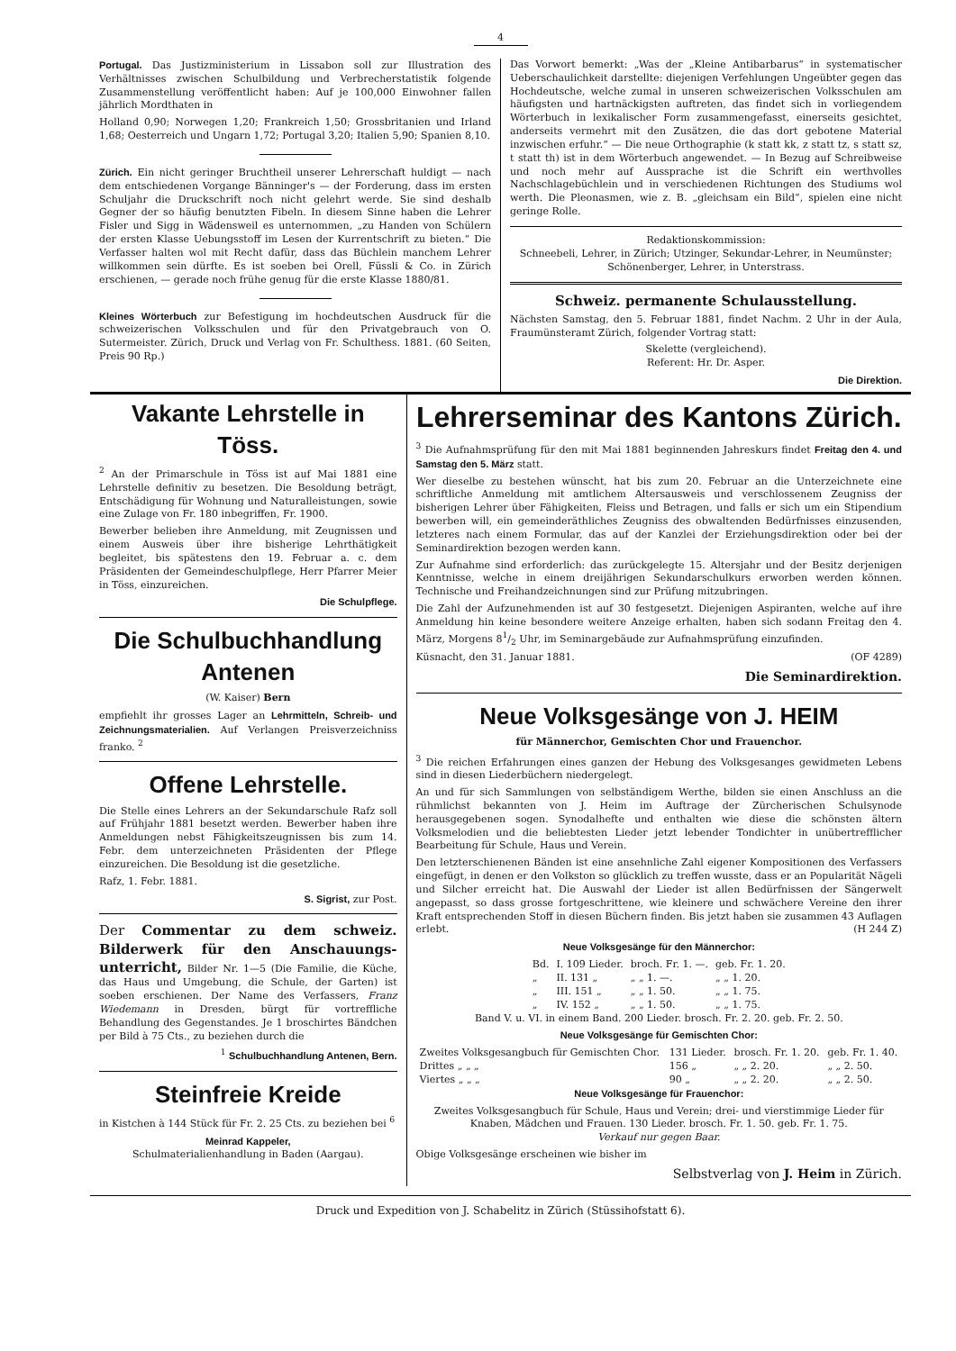4
Portugal. Das Justizministerium in Lissabon soll zur Illustration des Verhältnisses zwischen Schulbildung und Verbrecherstatistik folgende Zusammenstellung veröffentlicht haben: Auf je 100,000 Einwohner fallen jährlich Mordthaten in
Holland 0,90; Norwegen 1,20; Frankreich 1,50; Grossbritanien und Irland 1,68; Oesterreich und Ungarn 1,72; Portugal 3,20; Italien 5,90; Spanien 8,10.
Zürich. Ein nicht geringer Bruchtheil unserer Lehrerschaft huldigt — nach dem entschiedenen Vorgange Bänninger's — der Forderung, dass im ersten Schuljahr die Druckschrift noch nicht gelehrt werde. Sie sind deshalb Gegner der so häufig benutzten Fibeln. In diesem Sinne haben die Lehrer Fisler und Sigg in Wädensweil es unternommen, „zu Handen von Schülern der ersten Klasse Uebungsstoff im Lesen der Kurrentschrift zu bieten.“ Die Verfasser halten wol mit Recht dafür, dass das Büchlein manchem Lehrer willkommen sein dürfte. Es ist soeben bei Orell, Füssli & Co. in Zürich erschienen, — gerade noch frühe genug für die erste Klasse 1880/81.
Kleines Wörterbuch zur Befestigung im hochdeutschen Ausdruck für die schweizerischen Volksschulen und für den Privatgebrauch von O. Sutermeister. Zürich, Druck und Verlag von Fr. Schulthess. 1881. (60 Seiten, Preis 90 Rp.)
Das Vorwort bemerkt: „Was der „Kleine Antibarbarus“ in systematischer Ueberschaulichkeit darstellte: diejenigen Verfehlungen Ungeübter gegen das Hochdeutsche, welche zumal in unseren schweizerischen Volksschulen am häufigsten und hartnäckigsten auftreten, das findet sich in vorliegendem Wörterbuch in lexikalischer Form zusammengefasst, einerseits gesichtet, anderseits vermehrt mit den Zusätzen, die das dort gebotene Material inzwischen erfuhr.“ — Die neue Orthographie (k statt kk, z statt tz, s statt sz, t statt th) ist in dem Wörterbuch angewendet. — In Bezug auf Schreibweise und noch mehr auf Aussprache ist die Schrift ein werthvolles Nachschlagebüchlein und in verschiedenen Richtungen des Studiums wol werth. Die Pleonasmen, wie z. B. „gleichsam ein Bild“, spielen eine nicht geringe Rolle.
Redaktionskommission:
Schneebeli, Lehrer, in Zürich; Utzinger, Sekundar-Lehrer, in Neumünster; Schönenberger, Lehrer, in Unterstrass.
Schweiz. permanente Schulausstellung.
Nächsten Samstag, den 5. Februar 1881, findet Nachm. 2 Uhr in der Aula, Fraumünsteramt Zürich, folgender Vortrag statt:
Skelette (vergleichend).
Referent: Hr. Dr. Asper.
Die Direktion.
Vakante Lehrstelle in Töss.
<sup>2</sup> An der Primarschule in Töss ist auf Mai 1881 eine Lehrstelle definitiv zu besetzen. Die Besoldung beträgt, Entschädigung für Wohnung und Naturalleistungen, sowie eine Zulage von Fr. 180 inbegriffen, Fr. 1900.
Bewerber belieben ihre Anmeldung, mit Zeugnissen und einem Ausweis über ihre bisherige Lehrthätigkeit begleitet, bis spätestens den 19. Februar a. c. dem Präsidenten der Gemeindeschulpflege, Herr Pfarrer Meier in Töss, einzureichen.
Die Schulpflege.
Die Schulbuchhandlung Antenen
(W. Kaiser) Bern
empfiehlt ihr grosses Lager an Lehrmitteln, Schreib- und Zeichnungsmaterialien. Auf Verlangen Preisverzeichniss franko. <sup>2</sup>
Offene Lehrstelle.
Die Stelle eines Lehrers an der Sekundarschule Rafz soll auf Frühjahr 1881 besetzt werden. Bewerber haben ihre Anmeldungen nebst Fähigkeitszeugnissen bis zum 14. Febr. dem unterzeichneten Präsidenten der Pflege einzureichen. Die Besoldung ist die gesetzliche.
Rafz, 1. Febr. 1881.
S. Sigrist, zur Post.
Der Commentar zu dem schweiz. Bilderwerk für den Anschauungs-unterricht, Bilder Nr. 1—5 (Die Familie, die Küche, das Haus und Umgebung, die Schule, der Garten) ist soeben erschienen. Der Name des Verfassers, Franz Wiedemann in Dresden, bürgt für vortreffliche Behandlung des Gegenstandes. Je 1 broschirtes Bändchen per Bild à 75 Cts., zu beziehen durch die
<sup>1</sup> Schulbuchhandlung Antenen, Bern.
Steinfreie Kreide
in Kistchen à 144 Stück für Fr. 2. 25 Cts. zu beziehen bei <sup>6</sup>
Meinrad Kappeler,
Schulmaterialienhandlung in Baden (Aargau).
Lehrerseminar des Kantons Zürich.
<sup>3</sup> Die Aufnahmsprüfung für den mit Mai 1881 beginnenden Jahreskurs findet Freitag den 4. und Samstag den 5. März statt.
Wer dieselbe zu bestehen wünscht, hat bis zum 20. Februar an die Unterzeichnete eine schriftliche Anmeldung mit amtlichem Altersausweis und verschlossenem Zeugniss der bisherigen Lehrer über Fähigkeiten, Fleiss und Betragen, und falls er sich um ein Stipendium bewerben will, ein gemeinderäthliches Zeugniss des obwaltenden Bedürfnisses einzusenden, letzteres nach einem Formular, das auf der Kanzlei der Erziehungsdirektion oder bei der Seminardirektion bezogen werden kann.
Zur Aufnahme sind erforderlich: das zurückgelegte 15. Altersjahr und der Besitz derjenigen Kenntnisse, welche in einem dreijährigen Sekundarschulkurs erworben werden können. Technische und Freihandzeichnungen sind zur Prüfung mitzubringen.
Die Zahl der Aufzunehmenden ist auf 30 festgesetzt. Diejenigen Aspiranten, welche auf ihre Anmeldung hin keine besondere weitere Anzeige erhalten, haben sich sodann Freitag den 4. März, Morgens 81/2 Uhr, im Seminargebäude zur Aufnahmsprüfung einzufinden.
Küsnacht, den 31. Januar 1881. (OF 4289)
Die Seminardirektion.
Neue Volksgesänge von J. HEIM
für Männerchor, Gemischten Chor und Frauenchor.
<sup>3</sup> Die reichen Erfahrungen eines ganzen der Hebung des Volksgesanges gewidmeten Lebens sind in diesen Liederbüchern niedergelegt.
An und für sich Sammlungen von selbständigem Werthe, bilden sie einen Anschluss an die rühmlichst bekannten von J. Heim im Auftrage der Zürcherischen Schulsynode herausgegebenen sogen. Synodalhefte und enthalten wie diese die schönsten ältern Volksmelodien und die beliebtesten Lieder jetzt lebender Tondichter in unübertrefflicher Bearbeitung für Schule, Haus und Verein.
Den letzterschienenen Bänden ist eine ansehnliche Zahl eigener Kompositionen des Verfassers eingefügt, in denen er den Volkston so glücklich zu treffen wusste, dass er an Popularität Nägeli und Silcher erreicht hat. Die Auswahl der Lieder ist allen Bedürfnissen der Sängerwelt angepasst, so dass grosse fortgeschrittene, wie kleinere und schwächere Vereine den ihrer Kraft entsprechenden Stoff in diesen Büchern finden. Bis jetzt haben sie zusammen 43 Auflagen erlebt. (H 244 Z)
Neue Volksgesänge für den Männerchor:
| Bd. | I. 109 Lieder. | broch. Fr. 1. —. | geb. Fr. 1. 20. |
| „ | II. 131 „ | „ „ 1. —. | „ „ 1. 20. |
| „ | III. 151 „ | „ „ 1. 50. | „ „ 1. 75. |
| „ | IV. 152 „ | „ „ 1. 50. | „ „ 1. 75. |
Band V. u. VI. in einem Band. 200 Lieder. brosch. Fr. 2. 20. geb. Fr. 2. 50.
Neue Volksgesänge für Gemischten Chor:
| Zweites Volksgesangbuch für Gemischten Chor. | 131 Lieder. | brosch. Fr. 1. 20. | geb. Fr. 1. 40. |
| Drittes „ „ „ | 156 „ | „ „ 2. 20. | „ „ 2. 50. |
| Viertes „ „ „ | 90 „ | „ „ 2. 20. | „ „ 2. 50. |
Neue Volksgesänge für Frauenchor:
Zweites Volksgesangbuch für Schule, Haus und Verein; drei- und vierstimmige Lieder für Knaben, Mädchen und Frauen. 130 Lieder. brosch. Fr. 1. 50. geb. Fr. 1. 75.
Verkauf nur gegen Baar.
Obige Volksgesänge erscheinen wie bisher im
Selbstverlag von J. Heim in Zürich.
Druck und Expedition von J. Schabelitz in Zürich (Stüssihofstatt 6).